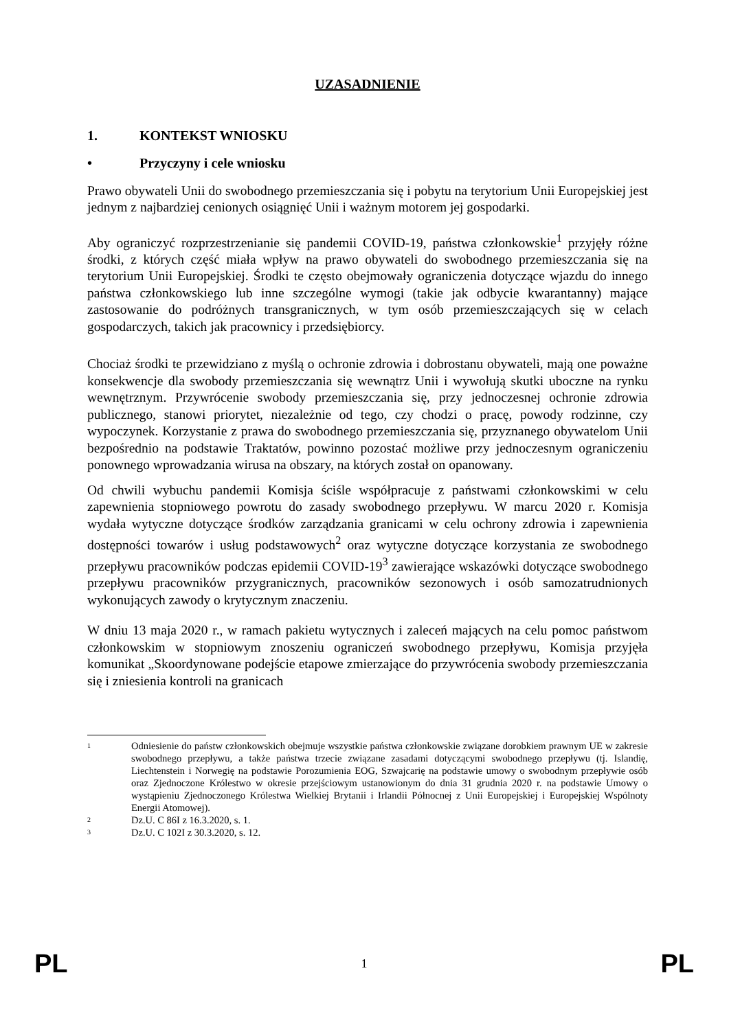UZASADNIENIE
1. KONTEKST WNIOSKU
• Przyczyny i cele wniosku
Prawo obywateli Unii do swobodnego przemieszczania się i pobytu na terytorium Unii Europejskiej jest jednym z najbardziej cenionych osiągnięć Unii i ważnym motorem jej gospodarki.
Aby ograniczyć rozprzestrzenianie się pandemii COVID-19, państwa członkowskie<sup>1</sup> przyjęły różne środki, z których część miała wpływ na prawo obywateli do swobodnego przemieszczania się na terytorium Unii Europejskiej. Środki te często obejmowały ograniczenia dotyczące wjazdu do innego państwa członkowskiego lub inne szczególne wymogi (takie jak odbycie kwarantanny) mające zastosowanie do podróżnych transgranicznych, w tym osób przemieszczających się w celach gospodarczych, takich jak pracownicy i przedsiębiorcy.
Chociaż środki te przewidziano z myślą o ochronie zdrowia i dobrostanu obywateli, mają one poważne konsekwencje dla swobody przemieszczania się wewnątrz Unii i wywołują skutki uboczne na rynku wewnętrznym. Przywrócenie swobody przemieszczania się, przy jednoczesnej ochronie zdrowia publicznego, stanowi priorytet, niezależnie od tego, czy chodzi o pracę, powody rodzinne, czy wypoczynek. Korzystanie z prawa do swobodnego przemieszczania się, przyznanego obywatelom Unii bezpośrednio na podstawie Traktatów, powinno pozostać możliwe przy jednoczesnym ograniczeniu ponownego wprowadzania wirusa na obszary, na których został on opanowany.
Od chwili wybuchu pandemii Komisja ściśle współpracuje z państwami członkowskimi w celu zapewnienia stopniowego powrotu do zasady swobodnego przepływu. W marcu 2020 r. Komisja wydała wytyczne dotyczące środków zarządzania granicami w celu ochrony zdrowia i zapewnienia dostępności towarów i usług podstawowych<sup>2</sup> oraz wytyczne dotyczące korzystania ze swobodnego przepływu pracowników podczas epidemii COVID-19<sup>3</sup> zawierające wskazówki dotyczące swobodnego przepływu pracowników przygranicznych, pracowników sezonowych i osób samozatrudnionych wykonujących zawody o krytycznym znaczeniu.
W dniu 13 maja 2020 r., w ramach pakietu wytycznych i zaleceń mających na celu pomoc państwom członkowskim w stopniowym znoszeniu ograniczeń swobodnego przepływu, Komisja przyjęła komunikat „Skoordynowane podejście etapowe zmierzające do przywrócenia swobody przemieszczania się i zniesienia kontroli na granicach
<sup>1</sup>
Odniesienie do państw członkowskich obejmuje wszystkie państwa członkowskie związane dorobkiem prawnym UE w zakresie swobodnego przepływu, a także państwa trzecie związane zasadami dotyczącymi swobodnego przepływu (tj. Islandię, Liechtenstein i Norwegię na podstawie Porozumienia EOG, Szwajcarię na podstawie umowy o swobodnym przepływie osób oraz Zjednoczone Królestwo w okresie przejściowym ustanowionym do dnia 31 grudnia 2020 r. na podstawie Umowy o wystąpieniu Zjednoczonego Królestwa Wielkiej Brytanii i Irlandii Północnej z Unii Europejskiej i Europejskiej Wspólnoty Energii Atomowej).
<sup>2</sup>
Dz.U. C 86I z 16.3.2020, s. 1.
<sup>3</sup>
Dz.U. C 102I z 30.3.2020, s. 12.
PL 1 PL